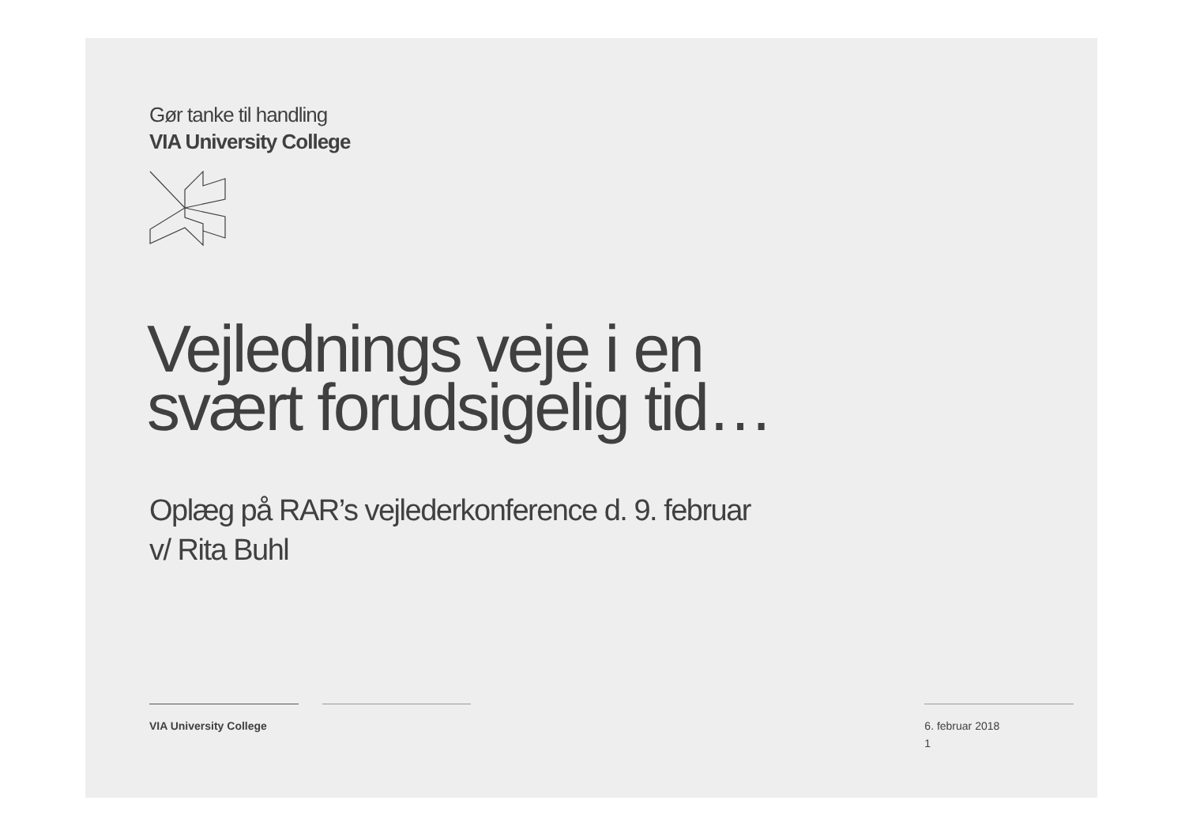Gør tanke til handling
VIA University College
Vejlednings veje i en
svært forudsigelig tid…
Oplæg på RAR’s vejlederkonference d. 9. februar
v/ Rita Buhl
VIA University College 6. februar 2018
1